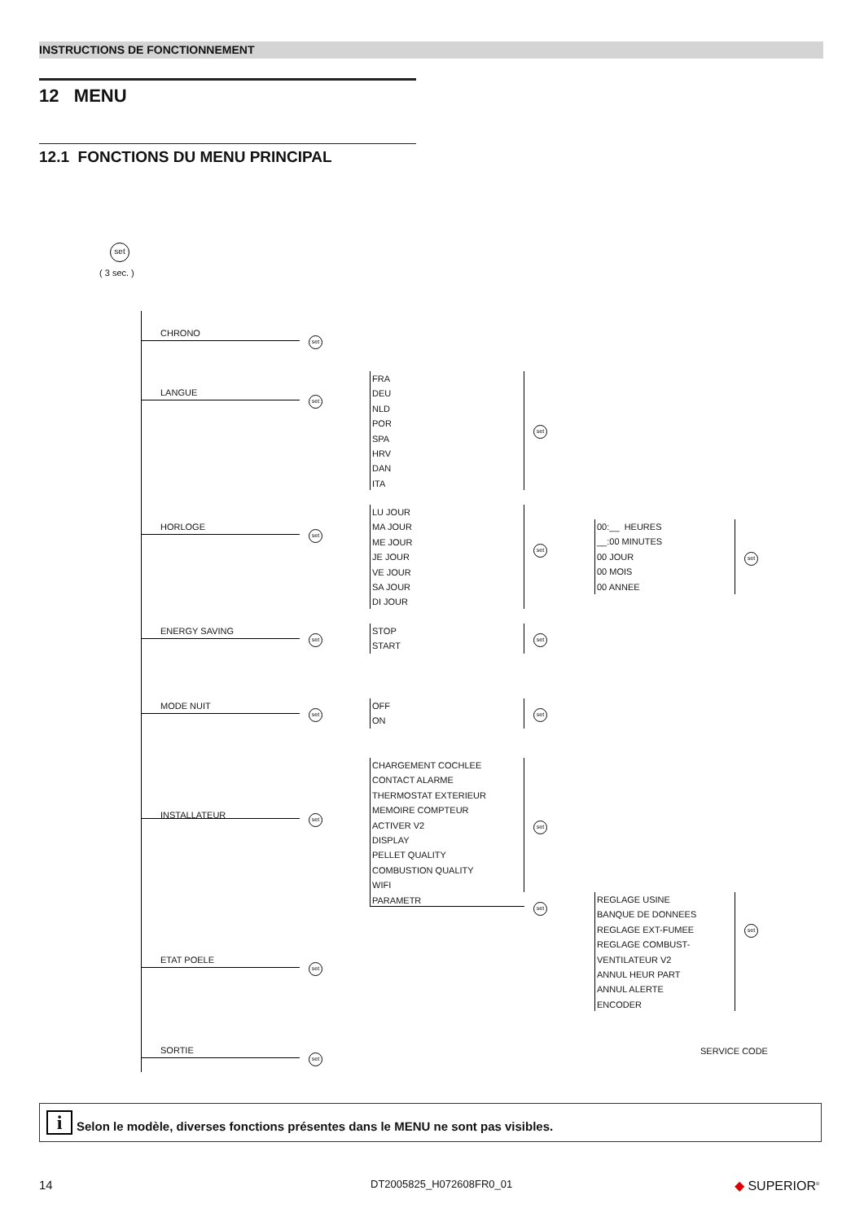INSTRUCTIONS DE FONCTIONNEMENT
12 MENU
12.1 FONCTIONS DU MENU PRINCIPAL
set
( 3 sec. )
CHRONO
set
LANGUE
set
FRA
DEU
NLD
POR
SPA
HRV
DAN
ITA
set
HORLOGE
set
LU JOUR
MA JOUR
ME JOUR
JE JOUR
VE JOUR
SA JOUR
DI JOUR
set
00:__ HEURES
__:00 MINUTES
00 JOUR
00 MOIS
00 ANNEE
set
ENERGY SAVING
set
STOP
START
set
MODE NUIT
set
OFF
ON
set
INSTALLATEUR set
CHARGEMENT COCHLEE
CONTACT ALARME
THERMOSTAT EXTERIEUR
MEMOIRE COMPTEUR
ACTIVER V2
DISPLAY
PELLET QUALITY
COMBUSTION QUALITY
WIFI
PARAMETR
set
set
REGLAGE USINE
BANQUE DE DONNEES
REGLAGE EXT-FUMEE
REGLAGE COMBUST-
VENTILATEUR V2
ANNUL HEUR PART
ANNUL ALERTE
ENCODER
set
ETAT POELE
set
SORTIE
set
SERVICE CODE
i Selon le modèle, diverses fonctions présentes dans le MENU ne sont pas visibles.
14 DT2005825_H072608FR0_01 ◆ SUPERIOR<sup>®</sup>